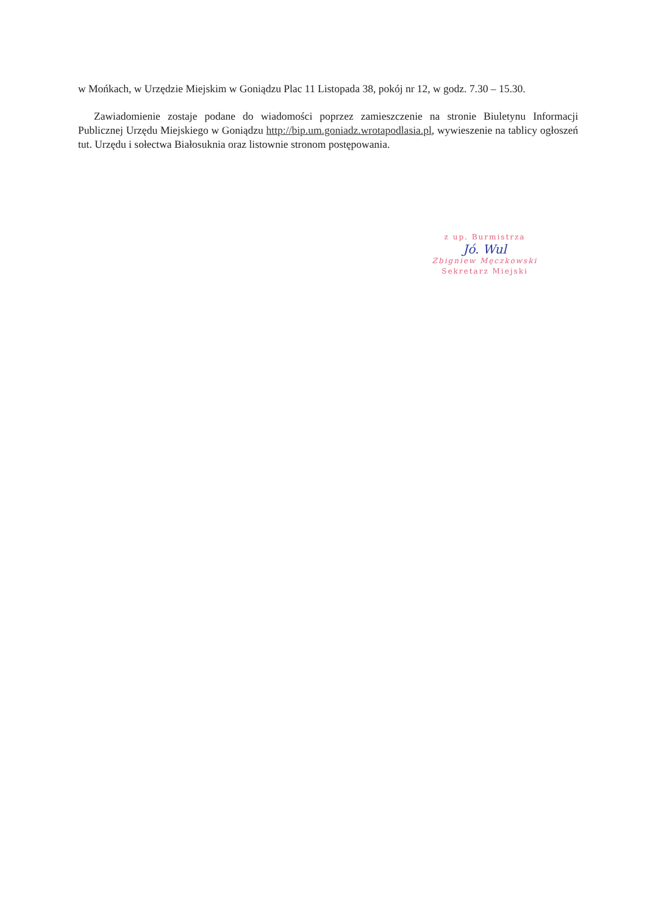w Mońkach, w Urzędzie Miejskim w Goniądzu Plac 11 Listopada 38, pokój nr 12, w godz. 7.30 – 15.30.
Zawiadomienie zostaje podane do wiadomości poprzez zamieszczenie na stronie Biuletynu Informacji Publicznej Urzędu Miejskiego w Goniądzu http://bip.um.goniadz.wrotapodlasia.pl, wywieszenie na tablicy ogłoszeń tut. Urzędu i sołectwa Białosuknia oraz listownie stronom postępowania.
z up. Burmistrza
Jó. Wul
Zbigniew Męczkowski
Sekretarz Miejski